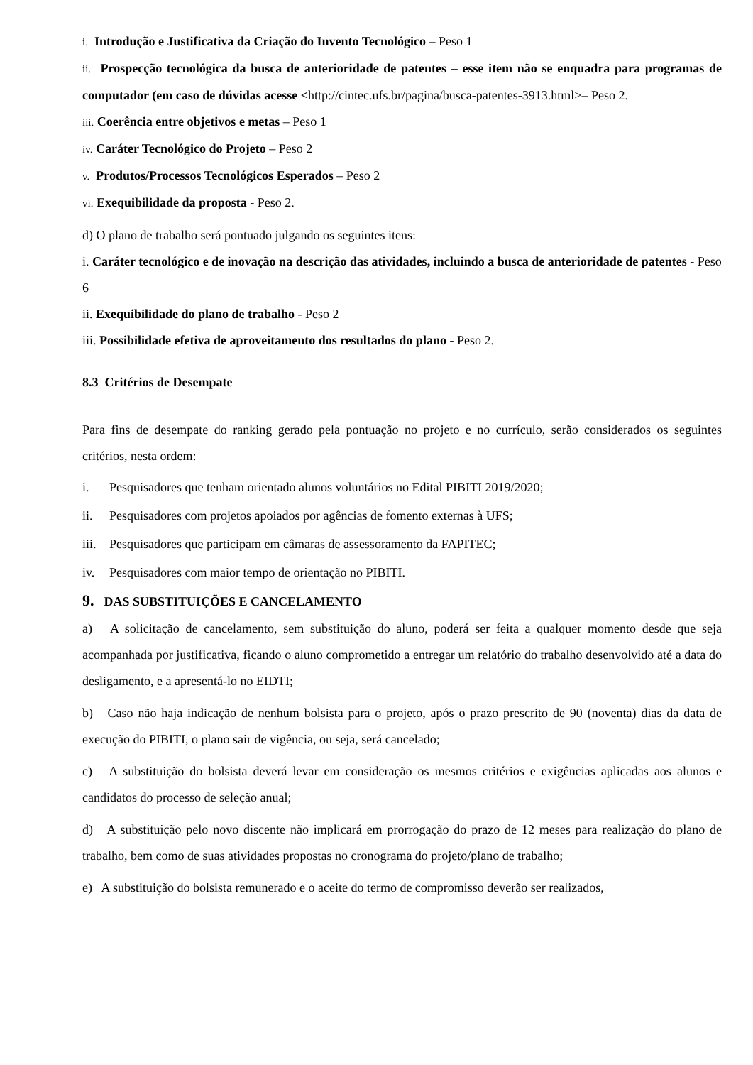i. Introdução e Justificativa da Criação do Invento Tecnológico – Peso 1
ii. Prospecção tecnológica da busca de anterioridade de patentes – esse item não se enquadra para programas de computador (em caso de dúvidas acesse <http://cintec.ufs.br/pagina/busca-patentes-3913.html>– Peso 2.
iii. Coerência entre objetivos e metas – Peso 1
iv. Caráter Tecnológico do Projeto – Peso 2
v. Produtos/Processos Tecnológicos Esperados – Peso 2
vi. Exequibilidade da proposta - Peso 2.
d) O plano de trabalho será pontuado julgando os seguintes itens:
i. Caráter tecnológico e de inovação na descrição das atividades, incluindo a busca de anterioridade de patentes - Peso 6
ii. Exequibilidade do plano de trabalho - Peso 2
iii. Possibilidade efetiva de aproveitamento dos resultados do plano - Peso 2.
8.3 Critérios de Desempate
Para fins de desempate do ranking gerado pela pontuação no projeto e no currículo, serão considerados os seguintes critérios, nesta ordem:
i. Pesquisadores que tenham orientado alunos voluntários no Edital PIBITI 2019/2020;
ii. Pesquisadores com projetos apoiados por agências de fomento externas à UFS;
iii. Pesquisadores que participam em câmaras de assessoramento da FAPITEC;
iv. Pesquisadores com maior tempo de orientação no PIBITI.
9. DAS SUBSTITUIÇÕES E CANCELAMENTO
a) A solicitação de cancelamento, sem substituição do aluno, poderá ser feita a qualquer momento desde que seja acompanhada por justificativa, ficando o aluno comprometido a entregar um relatório do trabalho desenvolvido até a data do desligamento, e a apresentá-lo no EIDTI;
b) Caso não haja indicação de nenhum bolsista para o projeto, após o prazo prescrito de 90 (noventa) dias da data de execução do PIBITI, o plano sair de vigência, ou seja, será cancelado;
c) A substituição do bolsista deverá levar em consideração os mesmos critérios e exigências aplicadas aos alunos e candidatos do processo de seleção anual;
d) A substituição pelo novo discente não implicará em prorrogação do prazo de 12 meses para realização do plano de trabalho, bem como de suas atividades propostas no cronograma do projeto/plano de trabalho;
e) A substituição do bolsista remunerado e o aceite do termo de compromisso deverão ser realizados,